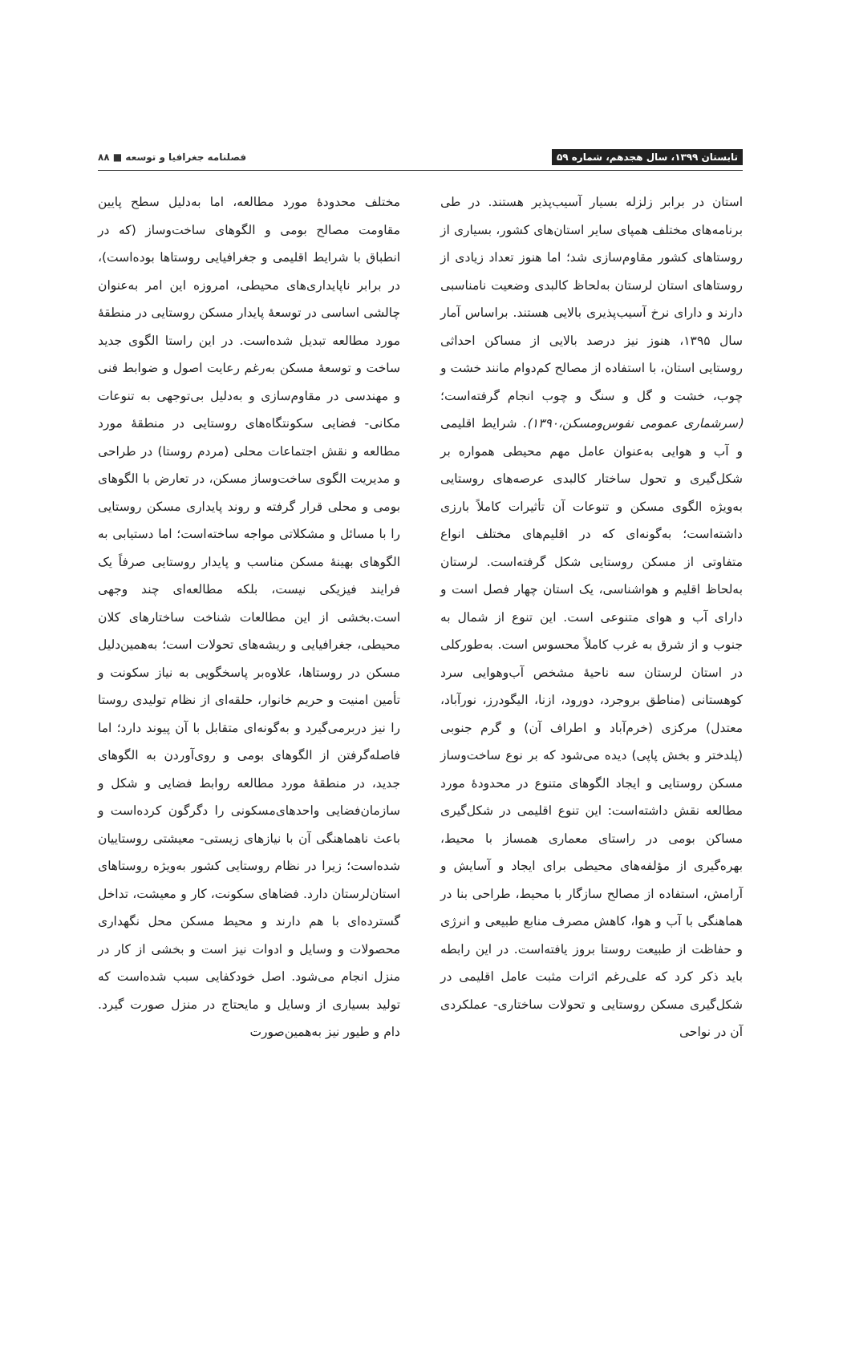تابستان ۱۳۹۹، سال هجدهم، شماره ۵۹ فصلنامه جغرافیا و توسعه ■ ۸۸
استان در برابر زلزله بسیار آسیب‌پذیر هستند. در طی برنامه‌های مختلف همپای سایر استان‌های کشور، بسیاری از روستاهای کشور مقاوم‌سازی شد؛ اما هنوز تعداد زیادی از روستاهای استان لرستان به‌لحاظ کالبدی وضعیت نامناسبی دارند و دارای نرخ آسیب‌پذیری بالایی هستند. براساس آمار سال ۱۳۹۵، هنوز نیز درصد بالایی از مساکن احداثی روستایی استان، با استفاده از مصالح کم‌دوام مانند خشت و چوب، خشت و گل و سنگ و چوب انجام گرفته‌است؛ (سرشماری عمومی نفوس‌ومسکن،۱۳۹۰). شرایط اقلیمی و آب و هوایی به‌عنوان عامل مهم محیطی همواره بر شکل‌گیری و تحول ساختار کالبدی عرصه‌های روستایی به‌ویژه الگوی مسکن و تنوعات آن تأثیرات کاملاً بارزی داشته‌است؛ به‌گونه‌ای که در اقلیم‌های مختلف انواع متفاوتی از مسکن روستایی شکل گرفته‌است. لرستان به‌لحاظ اقلیم و هواشناسی، یک استان چهار فصل است و دارای آب و هوای متنوعی است. این تنوع از شمال به جنوب و از شرق به غرب کاملاً محسوس است. به‌طورکلی در استان لرستان سه ناحیهٔ مشخص آب‌وهوایی سرد کوهستانی (مناطق بروجرد، دورود، ازنا، الیگودرز، نورآباد، معتدل) مرکزی (خرم‌آباد و اطراف آن) و گرم جنوبی (پلدختر و بخش پاپی) دیده می‌شود که بر نوع ساخت‌وساز مسکن روستایی و ایجاد الگوهای متنوع در محدودهٔ مورد مطالعه نقش داشته‌است: این تنوع اقلیمی در شکل‌گیری مساکن بومی در راستای معماری همساز با محیط، بهره‌گیری از مؤلفه‌های محیطی برای ایجاد و آسایش و آرامش، استفاده از مصالح سازگار با محیط، طراحی بنا در هماهنگی با آب و هوا، کاهش مصرف منابع طبیعی و انرژی و حفاظت از طبیعت روستا بروز یافته‌است. در این رابطه باید ذکر کرد که علی‌رغم اثرات مثبت عامل اقلیمی در شکل‌گیری مسکن روستایی و تحولات ساختاری- عملکردی آن در نواحی
مختلف محدودهٔ مورد مطالعه، اما به‌دلیل سطح پایین مقاومت مصالح بومی و الگوهای ساخت‌وساز (که در انطباق با شرایط اقلیمی و جغرافیایی روستاها بوده‌است)، در برابر ناپایداری‌های محیطی، امروزه این امر به‌عنوان چالشی اساسی در توسعهٔ پایدار مسکن روستایی در منطقهٔ مورد مطالعه تبدیل شده‌است. در این راستا الگوی جدید ساخت و توسعهٔ مسکن به‌رغم رعایت اصول و ضوابط فنی و مهندسی در مقاوم‌سازی و به‌دلیل بی‌توجهی به تنوعات مکانی- فضایی سکونتگاه‌های روستایی در منطقهٔ مورد مطالعه و نقش اجتماعات محلی (مردم روستا) در طراحی و مدیریت الگوی ساخت‌وساز مسکن، در تعارض با الگوهای بومی و محلی قرار گرفته و روند پایداری مسکن روستایی را با مسائل و مشکلاتی مواجه ساخته‌است؛ اما دستیابی به الگوهای بهینهٔ مسکن مناسب و پایدار روستایی صرفاً یک فرایند فیزیکی نیست، بلکه مطالعه‌ای چند وجهی است.بخشی از این مطالعات شناخت ساختارهای کلان محیطی، جغرافیایی و ریشه‌های تحولات است؛ به‌همین‌دلیل مسکن در روستاها، علاوه‌بر پاسخگویی به نیاز سکونت و تأمین امنیت و حریم خانوار، حلقه‌ای از نظام تولیدی روستا را نیز دربرمی‌گیرد و به‌گونه‌ای متقابل با آن پیوند دارد؛ اما فاصله‌گرفتن از الگوهای بومی و روی‌آوردن به الگوهای جدید، در منطقهٔ مورد مطالعه روابط فضایی و شکل و سازمان‌فضایی واحدهای‌مسکونی را دگرگون کرده‌است و باعث ناهماهنگی آن با نیازهای زیستی- معیشتی روستاییان شده‌است؛ زیرا در نظام روستایی کشور به‌ویژه روستاهای استان‌لرستان دارد. فضاهای سکونت، کار و معیشت، تداخل گسترده‌ای با هم دارند و محیط مسکن محل نگهداری محصولات و وسایل و ادوات نیز است و بخشی از کار در منزل انجام می‌شود. اصل خودکفایی سبب شده‌است که تولید بسیاری از وسایل و مایحتاج در منزل صورت گیرد. دام و طیور نیز به‌همین‌صورت